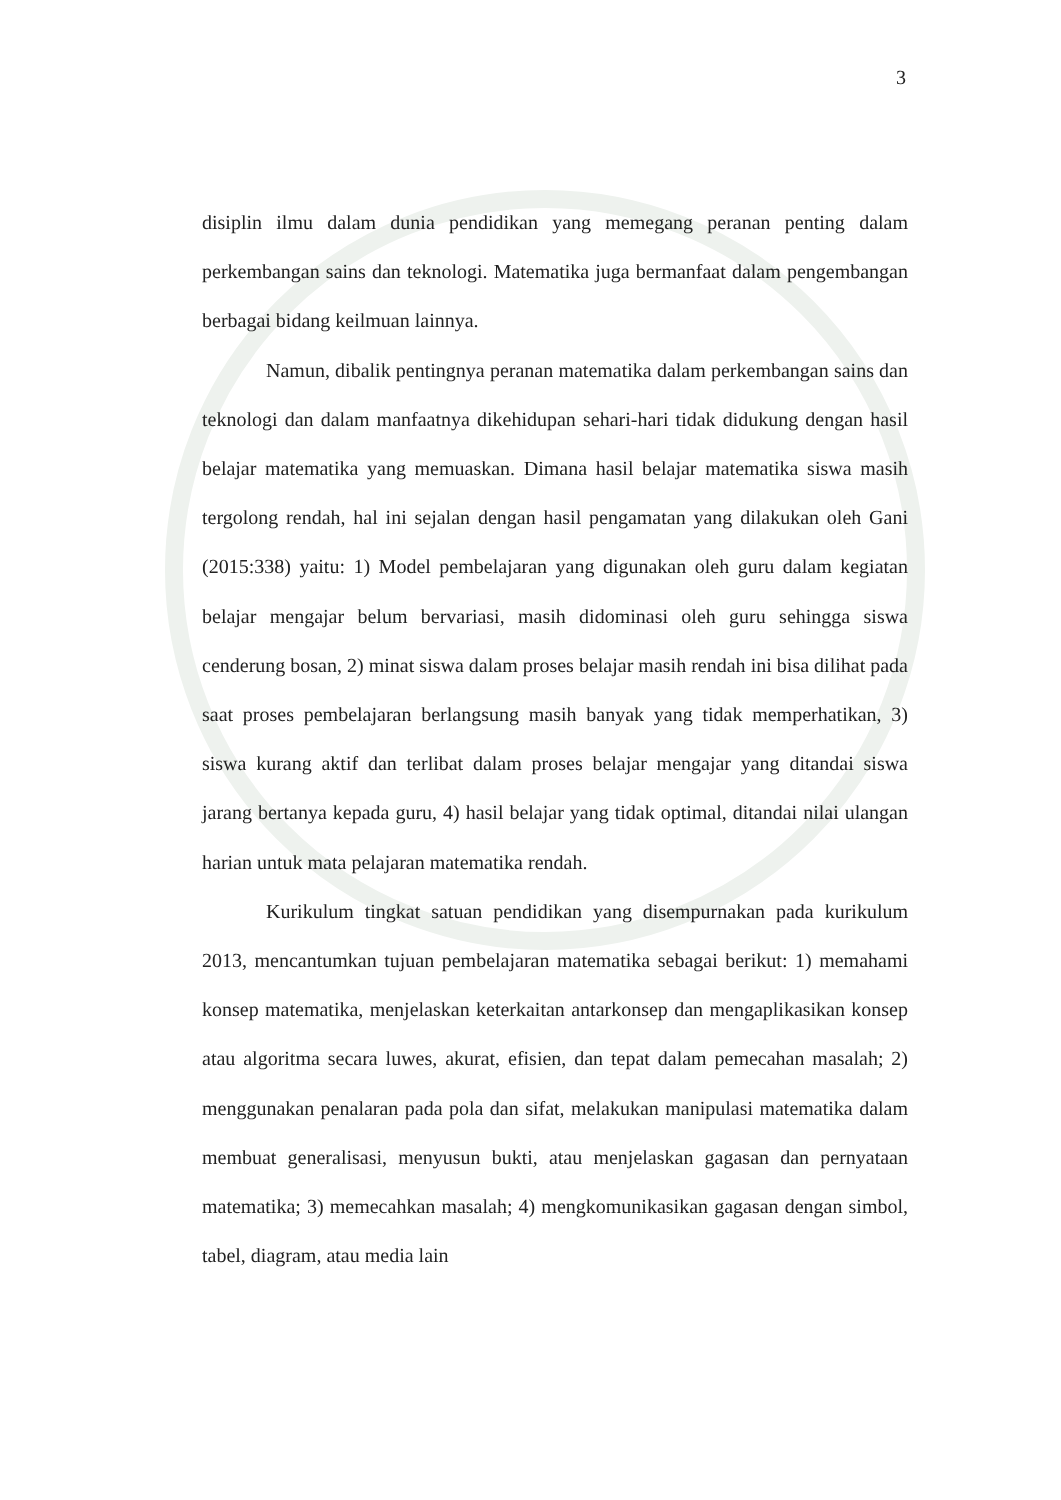3
disiplin ilmu dalam dunia pendidikan yang memegang peranan penting dalam perkembangan sains dan teknologi. Matematika juga bermanfaat dalam pengembangan berbagai bidang keilmuan lainnya.
Namun, dibalik pentingnya peranan matematika dalam perkembangan sains dan teknologi dan dalam manfaatnya dikehidupan sehari-hari tidak didukung dengan hasil belajar matematika yang memuaskan. Dimana hasil belajar matematika siswa masih tergolong rendah, hal ini sejalan dengan hasil pengamatan yang dilakukan oleh Gani (2015:338) yaitu: 1) Model pembelajaran yang digunakan oleh guru dalam kegiatan belajar mengajar belum bervariasi, masih didominasi oleh guru sehingga siswa cenderung bosan, 2) minat siswa dalam proses belajar masih rendah ini bisa dilihat pada saat proses pembelajaran berlangsung masih banyak yang tidak memperhatikan, 3) siswa kurang aktif dan terlibat dalam proses belajar mengajar yang ditandai siswa jarang bertanya kepada guru, 4) hasil belajar yang tidak optimal, ditandai nilai ulangan harian untuk mata pelajaran matematika rendah.
Kurikulum tingkat satuan pendidikan yang disempurnakan pada kurikulum 2013, mencantumkan tujuan pembelajaran matematika sebagai berikut: 1) memahami konsep matematika, menjelaskan keterkaitan antarkonsep dan mengaplikasikan konsep atau algoritma secara luwes, akurat, efisien, dan tepat dalam pemecahan masalah; 2) menggunakan penalaran pada pola dan sifat, melakukan manipulasi matematika dalam membuat generalisasi, menyusun bukti, atau menjelaskan gagasan dan pernyataan matematika; 3) memecahkan masalah; 4) mengkomunikasikan gagasan dengan simbol, tabel, diagram, atau media lain